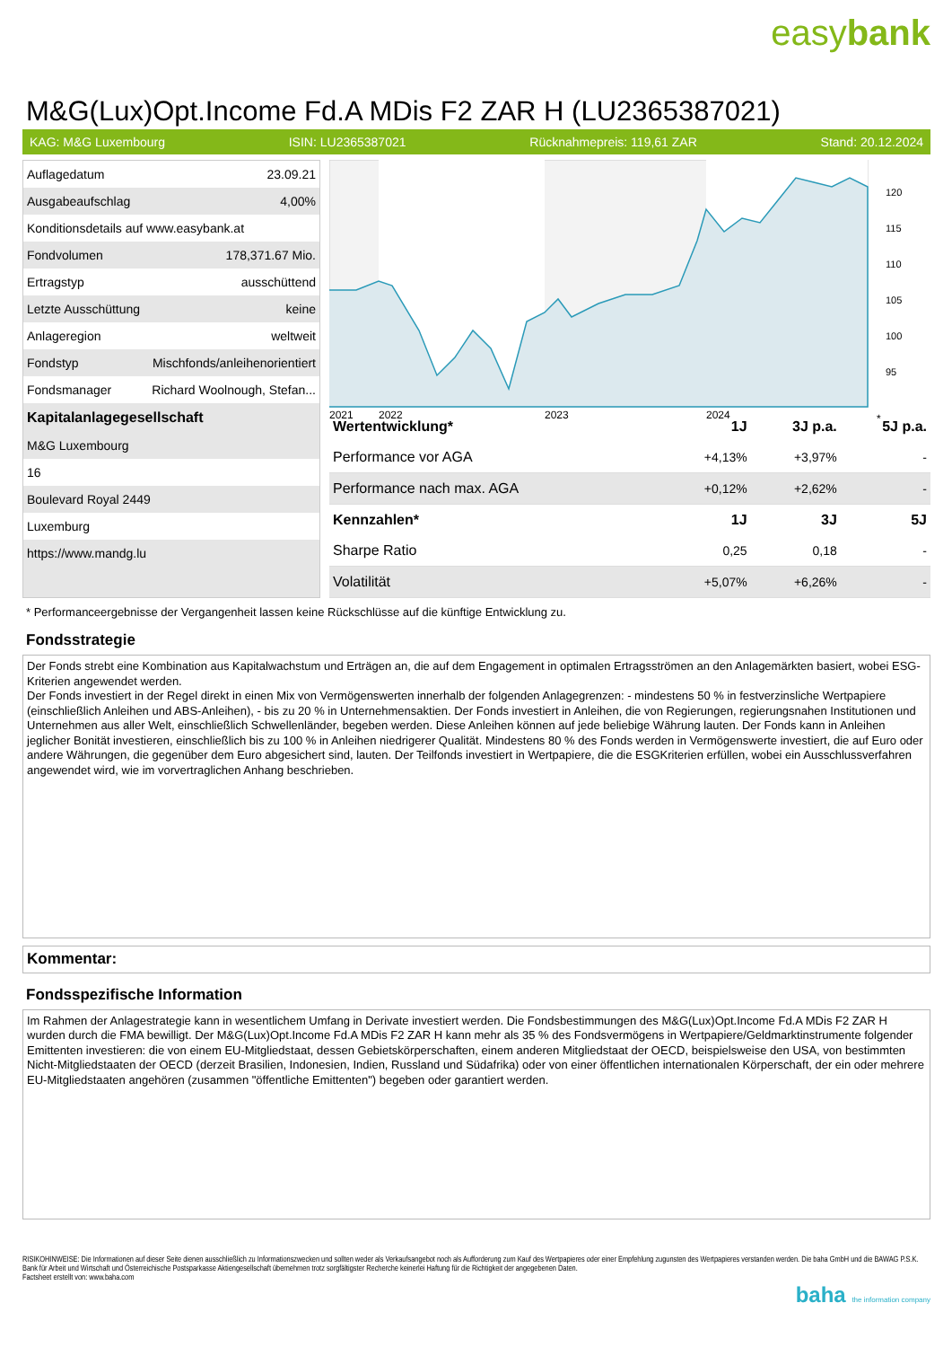easybank
M&G(Lux)Opt.Income Fd.A MDis F2 ZAR H (LU2365387021)
KAG: M&G Luxembourg ISIN: LU2365387021 Rücknahmepreis: 119,61 ZAR Stand: 20.12.2024
| Auflagedatum | 23.09.21 |
| Ausgabeaufschlag | 4,00% |
| Konditionsdetails auf www.easybank.at | |
| Fondvolumen | 178,371.67 Mio. |
| Ertragstyp | ausschüttend |
| Letzte Ausschüttung | keine |
| Anlageregion | weltweit |
| Fondstyp | Mischfonds/anleihenorientiert |
| Fondsmanager | Richard Woolnough, Stefan... |
| Kapitalanlagegesellschaft | |
| M&G Luxembourg | |
| 16 | |
| Boulevard Royal 2449 | |
| Luxemburg | |
| https://www.mandg.lu | |
120
115
110
105
100
95
2021
2022
2023
2024
*
| Wertentwicklung* | 1J | 3J p.a. | 5J p.a. |
| --- | --- | --- | --- |
| Performance vor AGA | +4,13% | +3,97% | - |
| Performance nach max. AGA | +0,12% | +2,62% | - |
| Kennzahlen* | 1J | 3J | 5J |
| Sharpe Ratio | 0,25 | 0,18 | - |
| Volatilität | +5,07% | +6,26% | - |
* Performanceergebnisse der Vergangenheit lassen keine Rückschlüsse auf die künftige Entwicklung zu.
Fondsstrategie
Der Fonds strebt eine Kombination aus Kapitalwachstum und Erträgen an, die auf dem Engagement in optimalen Ertragsströmen an den Anlagemärkten basiert, wobei ESG-Kriterien angewendet werden.
Der Fonds investiert in der Regel direkt in einen Mix von Vermögenswerten innerhalb der folgenden Anlagegrenzen: - mindestens 50 % in festverzinsliche Wertpapiere (einschließlich Anleihen und ABS-Anleihen), - bis zu 20 % in Unternehmensaktien. Der Fonds investiert in Anleihen, die von Regierungen, regierungsnahen Institutionen und Unternehmen aus aller Welt, einschließlich Schwellenländer, begeben werden. Diese Anleihen können auf jede beliebige Währung lauten. Der Fonds kann in Anleihen jeglicher Bonität investieren, einschließlich bis zu 100 % in Anleihen niedrigerer Qualität. Mindestens 80 % des Fonds werden in Vermögenswerte investiert, die auf Euro oder andere Währungen, die gegenüber dem Euro abgesichert sind, lauten. Der Teilfonds investiert in Wertpapiere, die die ESGKriterien erfüllen, wobei ein Ausschlussverfahren angewendet wird, wie im vorvertraglichen Anhang beschrieben.
Kommentar:
Fondsspezifische Information
Im Rahmen der Anlagestrategie kann in wesentlichem Umfang in Derivate investiert werden. Die Fondsbestimmungen des M&G(Lux)Opt.Income Fd.A MDis F2 ZAR H wurden durch die FMA bewilligt. Der M&G(Lux)Opt.Income Fd.A MDis F2 ZAR H kann mehr als 35 % des Fondsvermögens in Wertpapiere/Geldmarktinstrumente folgender Emittenten investieren: die von einem EU-Mitgliedstaat, dessen Gebietskörperschaften, einem anderen Mitgliedstaat der OECD, beispielsweise den USA, von bestimmten Nicht-Mitgliedstaaten der OECD (derzeit Brasilien, Indonesien, Indien, Russland und Südafrika) oder von einer öffentlichen internationalen Körperschaft, der ein oder mehrere EU-Mitgliedstaaten angehören (zusammen "öffentliche Emittenten") begeben oder garantiert werden.
RISIKOHINWEISE: Die Informationen auf dieser Seite dienen ausschließlich zu Informationszwecken und sollten weder als Verkaufsangebot noch als Aufforderung zum Kauf des Wertpapieres oder einer Empfehlung zugunsten des Wertpapieres verstanden werden. Die baha GmbH und die BAWAG P.S.K. Bank für Arbeit und Wirtschaft und Österreichische Postsparkasse Aktiengesellschaft übernehmen trotz sorgfältigster Recherche keinerlei Haftung für die Richtigkeit der angegebenen Daten.
Factsheet erstellt von: www.baha.com
baha the information company